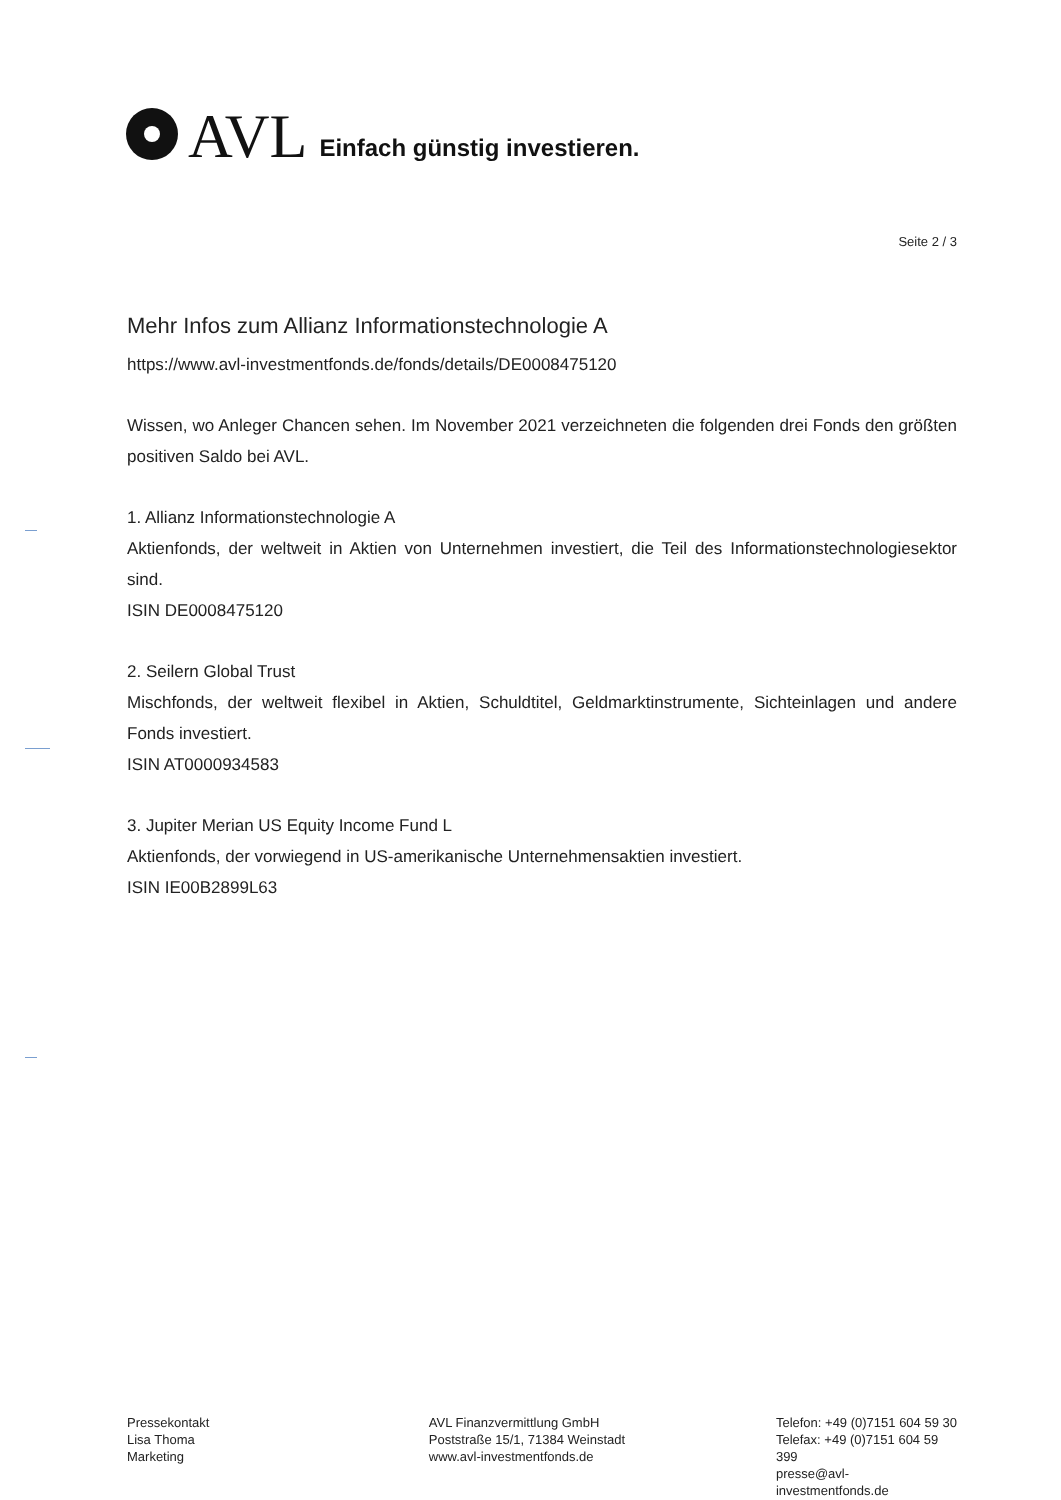AVL Einfach günstig investieren.
Seite 2 / 3
Mehr Infos zum Allianz Informationstechnologie A
https://www.avl-investmentfonds.de/fonds/details/DE0008475120
Wissen, wo Anleger Chancen sehen. Im November 2021 verzeichneten die folgenden drei Fonds den größten positiven Saldo bei AVL.
1. Allianz Informationstechnologie A
Aktienfonds, der weltweit in Aktien von Unternehmen investiert, die Teil des Informationstechnologiesektor sind.
ISIN DE0008475120
2. Seilern Global Trust
Mischfonds, der weltweit flexibel in Aktien, Schuldtitel, Geldmarktinstrumente, Sichteinlagen und andere Fonds investiert.
ISIN AT0000934583
3. Jupiter Merian US Equity Income Fund L
Aktienfonds, der vorwiegend in US-amerikanische Unternehmensaktien investiert.
ISIN IE00B2899L63
Pressekontakt
Lisa Thoma
Marketing
AVL Finanzvermittlung GmbH
Poststraße 15/1, 71384 Weinstadt
www.avl-investmentfonds.de
Telefon: +49 (0)7151 604 59 30
Telefax: +49 (0)7151 604 59 399
presse@avl-investmentfonds.de